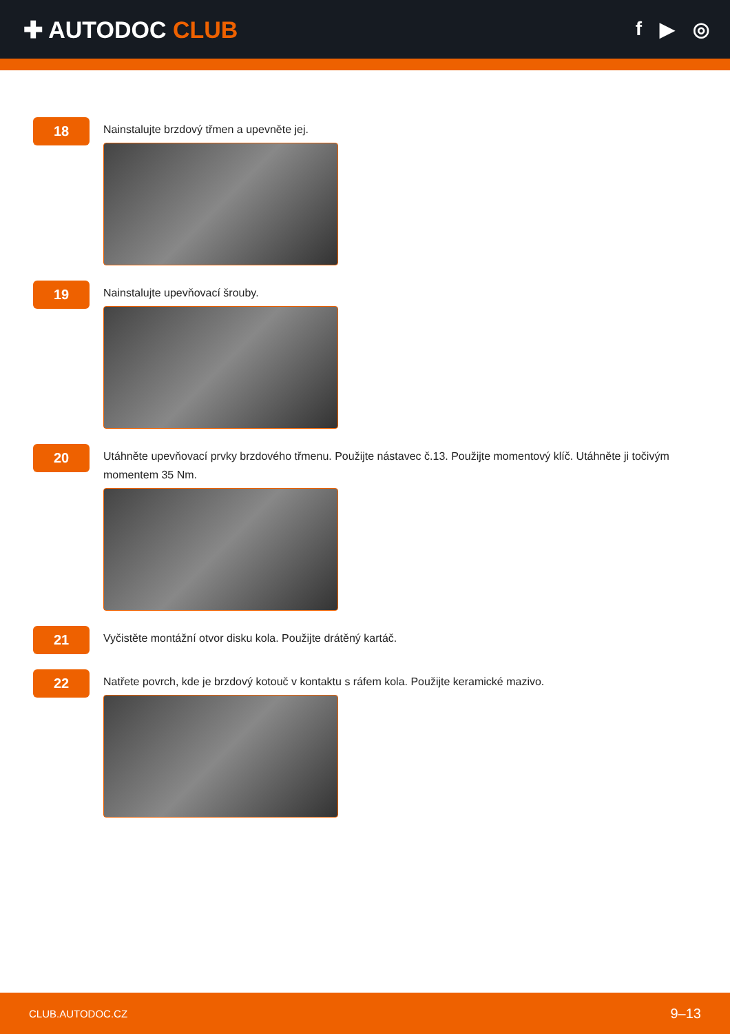✚ AUTODOC CLUB
f ▶ ◎
18
Nainstalujte brzdový třmen a upevněte jej.
19
Nainstalujte upevňovací šrouby.
20
Utáhněte upevňovací prvky brzdového třmenu. Použijte nástavec č.13. Použijte momentový klíč. Utáhněte ji točivým momentem 35 Nm.
21
Vyčistěte montážní otvor disku kola. Použijte drátěný kartáč.
22
Natřete povrch, kde je brzdový kotouč v kontaktu s ráfem kola. Použijte keramické mazivo.
CLUB.AUTODOC.CZ 9–13